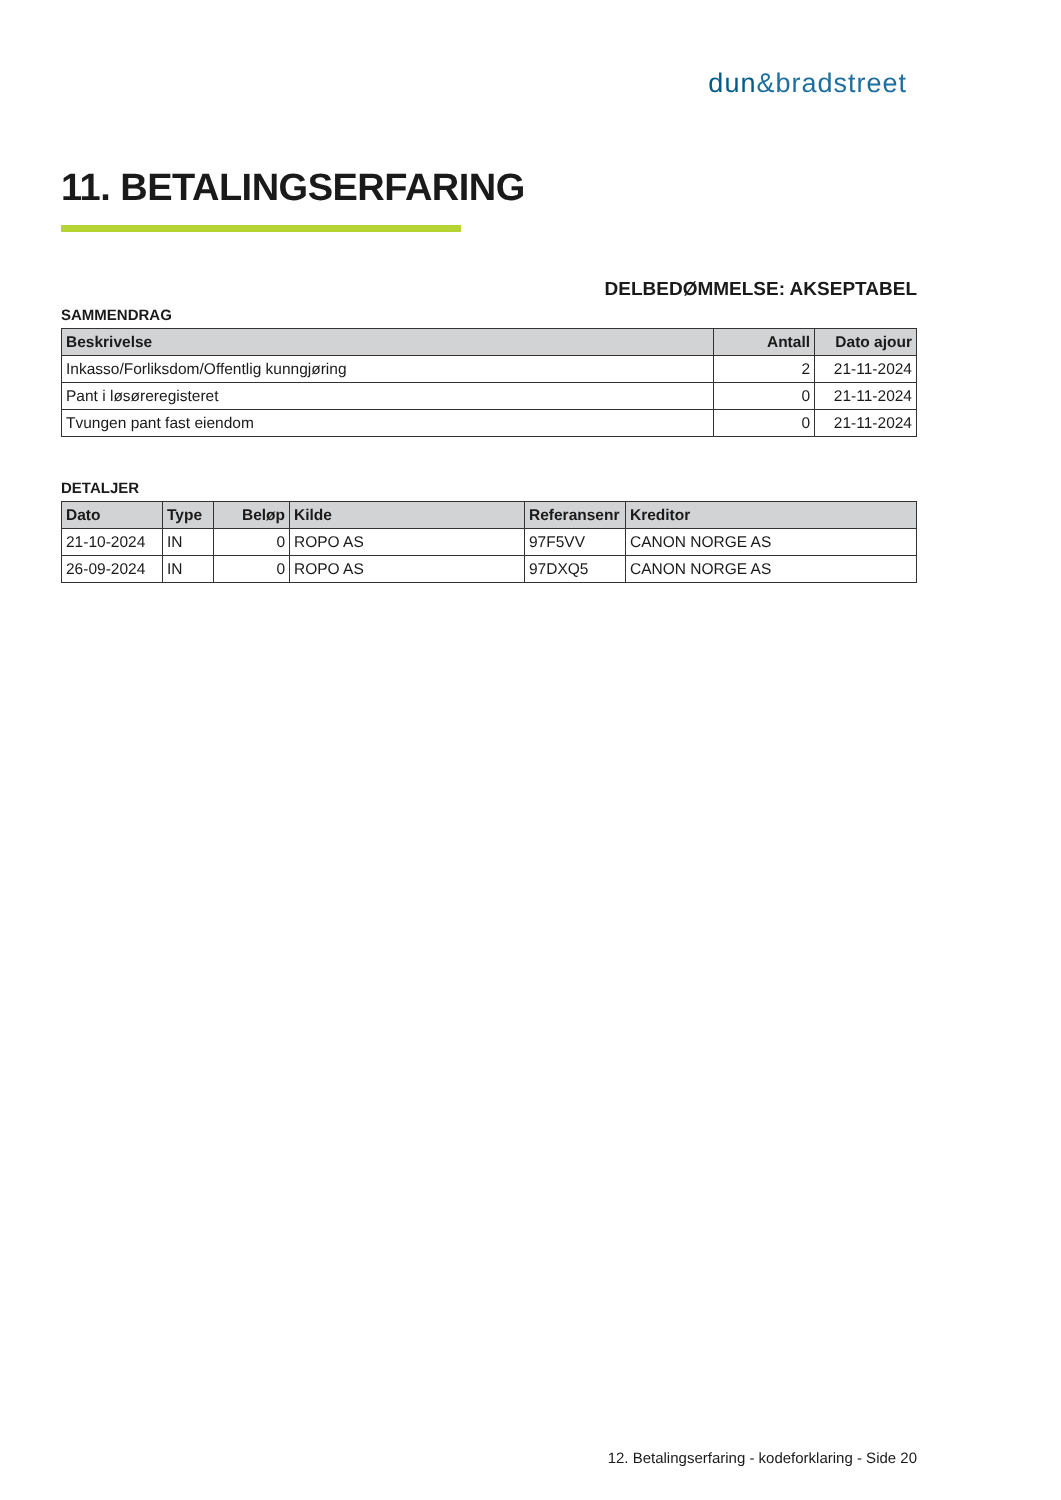dun&bradstreet
11. BETALINGSERFARING
DELBEDØMMELSE: AKSEPTABEL
SAMMENDRAG
| Beskrivelse | Antall | Dato ajour |
| --- | --- | --- |
| Inkasso/Forliksdom/Offentlig kunngjøring | 2 | 21-11-2024 |
| Pant i løsøreregisteret | 0 | 21-11-2024 |
| Tvungen pant fast eiendom | 0 | 21-11-2024 |
DETALJER
| Dato | Type | Beløp | Kilde | Referansenr | Kreditor |
| --- | --- | --- | --- | --- | --- |
| 21-10-2024 | IN | 0 | ROPO AS | 97F5VV | CANON NORGE AS |
| 26-09-2024 | IN | 0 | ROPO AS | 97DXQ5 | CANON NORGE AS |
12. Betalingserfaring - kodeforklaring - Side 20